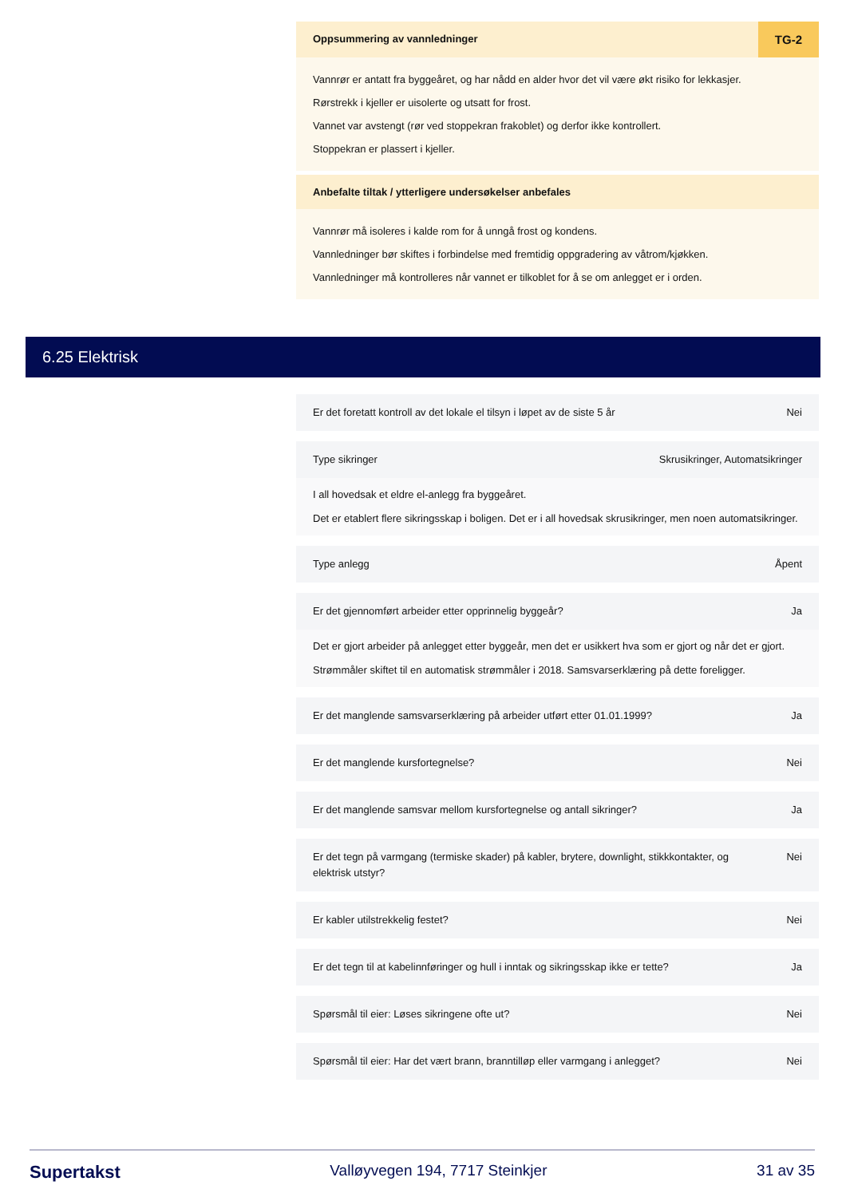Oppsummering av vannledninger TG-2
Vannrør er antatt fra byggeåret, og har nådd en alder hvor det vil være økt risiko for lekkasjer.
Rørstrekk i kjeller er uisolerte og utsatt for frost.
Vannet var avstengt (rør ved stoppekran frakoblet) og derfor ikke kontrollert.
Stoppekran er plassert i kjeller.
Anbefalte tiltak / ytterligere undersøkelser anbefales
Vannrør må isoleres i kalde rom for å unngå frost og kondens.
Vannledninger bør skiftes i forbindelse med fremtidig oppgradering av våtrom/kjøkken.
Vannledninger må kontrolleres når vannet er tilkoblet for å se om anlegget er i orden.
6.25 Elektrisk
Er det foretatt kontroll av det lokale el tilsyn i løpet av de siste 5 år Nei
Type sikringer Skrusikringer, Automatsikringer
I all hovedsak et eldre el-anlegg fra byggeåret.
Det er etablert flere sikringsskap i boligen. Det er i all hovedsak skrusikringer, men noen automatsikringer.
Type anlegg Åpent
Er det gjennomført arbeider etter opprinnelig byggeår? Ja
Det er gjort arbeider på anlegget etter byggeår, men det er usikkert hva som er gjort og når det er gjort.
Strømmåler skiftet til en automatisk strømmåler i 2018. Samsvarserklæring på dette foreligger.
Er det manglende samsvarserklæring på arbeider utført etter 01.01.1999? Ja
Er det manglende kursfortegnelse? Nei
Er det manglende samsvar mellom kursfortegnelse og antall sikringer? Ja
Er det tegn på varmgang (termiske skader) på kabler, brytere, downlight, stikkkontakter, og elektrisk utstyr? Nei
Er kabler utilstrekkelig festet? Nei
Er det tegn til at kabelinnføringer og hull i inntak og sikringsskap ikke er tette? Ja
Spørsmål til eier: Løses sikringene ofte ut? Nei
Spørsmål til eier: Har det vært brann, branntilløp eller varmgang i anlegget? Nei
Supertakst Valløyvegen 194, 7717 Steinkjer 31 av 35